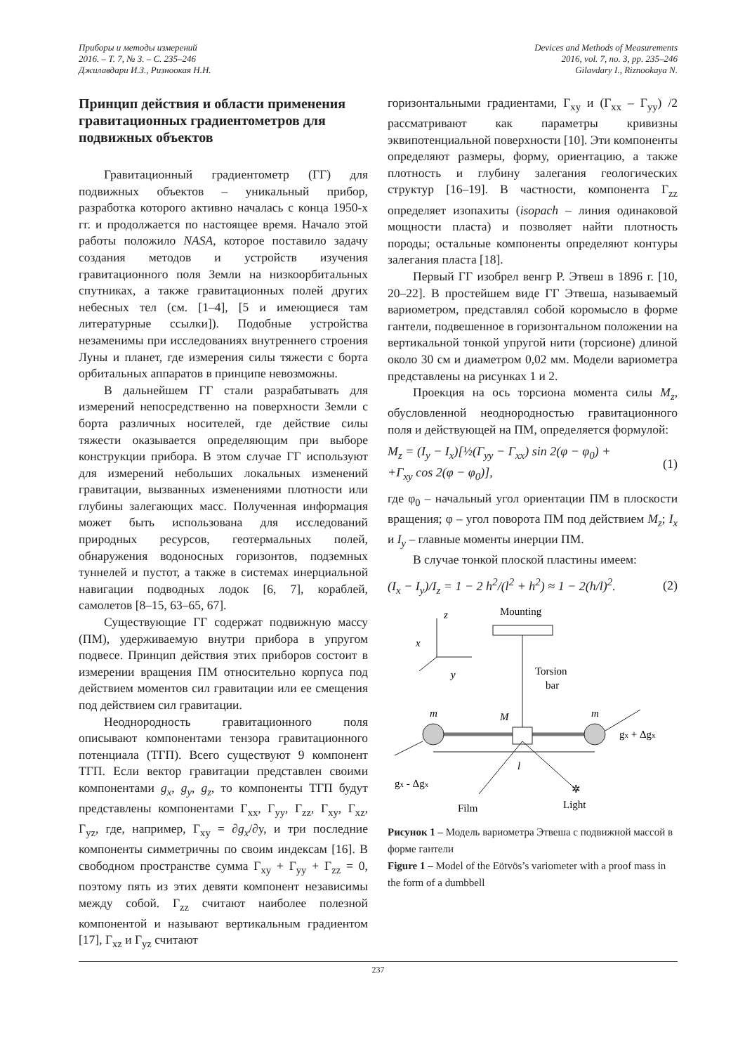Приборы и методы измерений
2016. – Т. 7, № 3. – С. 235–246
Джилавдари И.З., Ризноокая Н.Н.
Devices and Methods of Measurements
2016, vol. 7, no. 3, pp. 235–246
Gilavdary I., Riznookaya N.
Принцип действия и области применения гравитационных градиентометров для подвижных объектов
Гравитационный градиентометр (ГГ) для подвижных объектов – уникальный прибор, разработка которого активно началась с конца 1950-х гг. и продолжается по настоящее время. Начало этой работы положило NASA, которое поставило задачу создания методов и устройств изучения гравитационного поля Земли на низкоорбитальных спутниках, а также гравитационных полей других небесных тел (см. [1–4], [5 и имеющиеся там литературные ссылки]). Подобные устройства незаменимы при исследованиях внутреннего строения Луны и планет, где измерения силы тяжести с борта орбитальных аппаратов в принципе невозможны.
В дальнейшем ГГ стали разрабатывать для измерений непосредственно на поверхности Земли с борта различных носителей, где действие силы тяжести оказывается определяющим при выборе конструкции прибора. В этом случае ГГ используют для измерений небольших локальных изменений гравитации, вызванных изменениями плотности или глубины залегающих масс. Полученная информация может быть использована для исследований природных ресурсов, геотермальных полей, обнаружения водоносных горизонтов, подземных туннелей и пустот, а также в системах инерциальной навигации подводных лодок [6, 7], кораблей, самолетов [8–15, 63–65, 67].
Существующие ГГ содержат подвижную массу (ПМ), удерживаемую внутри прибора в упругом подвесе. Принцип действия этих приборов состоит в измерении вращения ПМ относительно корпуса под действием моментов сил гравитации или ее смещения под действием сил гравитации.
Неоднородность гравитационного поля описывают компонентами тензора гравитационного потенциала (ТГП). Всего существуют 9 компонент ТГП. Если вектор гравитации представлен своими компонентами g<sub>x</sub>, g<sub>y</sub>, g<sub>z</sub>, то компоненты ТГП будут представлены компонентами Γ<sub>xx</sub>, Γ<sub>yy</sub>, Γ<sub>zz</sub>, Γ<sub>xy</sub>, Γ<sub>xz</sub>, Γ<sub>yz</sub>, где, например, Γ<sub>xy</sub> = ∂g<sub>x</sub>/∂y, и три последние компоненты симметричны по своим индексам [16]. В свободном пространстве сумма Γ<sub>xy</sub> + Γ<sub>yy</sub> + Γ<sub>zz</sub> = 0, поэтому пять из этих девяти компонент независимы между собой. Γ<sub>zz</sub> считают наиболее полезной компонентой и называют вертикальным градиентом [17], Γ<sub>xz</sub> и Γ<sub>yz</sub> считают
горизонтальными градиентами, Γ<sub>xy</sub> и (Γ<sub>xx</sub> – Γ<sub>yy</sub>) /2 рассматривают как параметры кривизны эквипотенциальной поверхности [10]. Эти компоненты определяют размеры, форму, ориентацию, а также плотность и глубину залегания геологических структур [16–19]. В частности, компонента Γ<sub>zz</sub> определяет изопахиты (isopach – линия одинаковой мощности пласта) и позволяет найти плотность породы; остальные компоненты определяют контуры залегания пласта [18].
Первый ГГ изобрел венгр Р. Этвеш в 1896 г. [10, 20–22]. В простейшем виде ГГ Этвеша, называемый вариометром, представлял собой коромысло в форме гантели, подвешенное в горизонтальном положении на вертикальной тонкой упругой нити (торсионе) длиной около 30 см и диаметром 0,02 мм. Модели вариометра представлены на рисунках 1 и 2.
Проекция на ось торсиона момента силы M<sub>z</sub>, обусловленной неоднородностью гравитационного поля и действующей на ПМ, определяется формулой:
M<sub>z</sub> = (I<sub>y</sub> − I<sub>x</sub>)[½(Γ<sub>yy</sub> − Γ<sub>xx</sub>) sin 2(φ − φ<sub>0</sub>) +
+Γ<sub>xy</sub> cos 2(φ − φ<sub>0</sub>)],
(1)
где φ<sub>0</sub> – начальный угол ориентации ПМ в плоскости вращения; φ – угол поворота ПМ под действием M<sub>z</sub>; I<sub>x</sub> и I<sub>y</sub> – главные моменты инерции ПМ.
В случае тонкой плоской пластины имеем:
(I<sub>x</sub> − I<sub>y</sub>)/I<sub>z</sub> = 1 − 2 h<sup>2</sup>/(l<sup>2</sup> + h<sup>2</sup>) ≈ 1 − 2(h/l)<sup>2</sup>.
(2)
z
x
y
Mounting
Torsion
bar
m
m
M
l
gx + Δgx
gx - Δgx
Film
Light
✲
Рисунок 1 – Модель вариометра Этвеша с подвижной массой в форме гантели
Figure 1 – Model of the Eötvös’s variometer with a proof mass in the form of a dumbbell
237